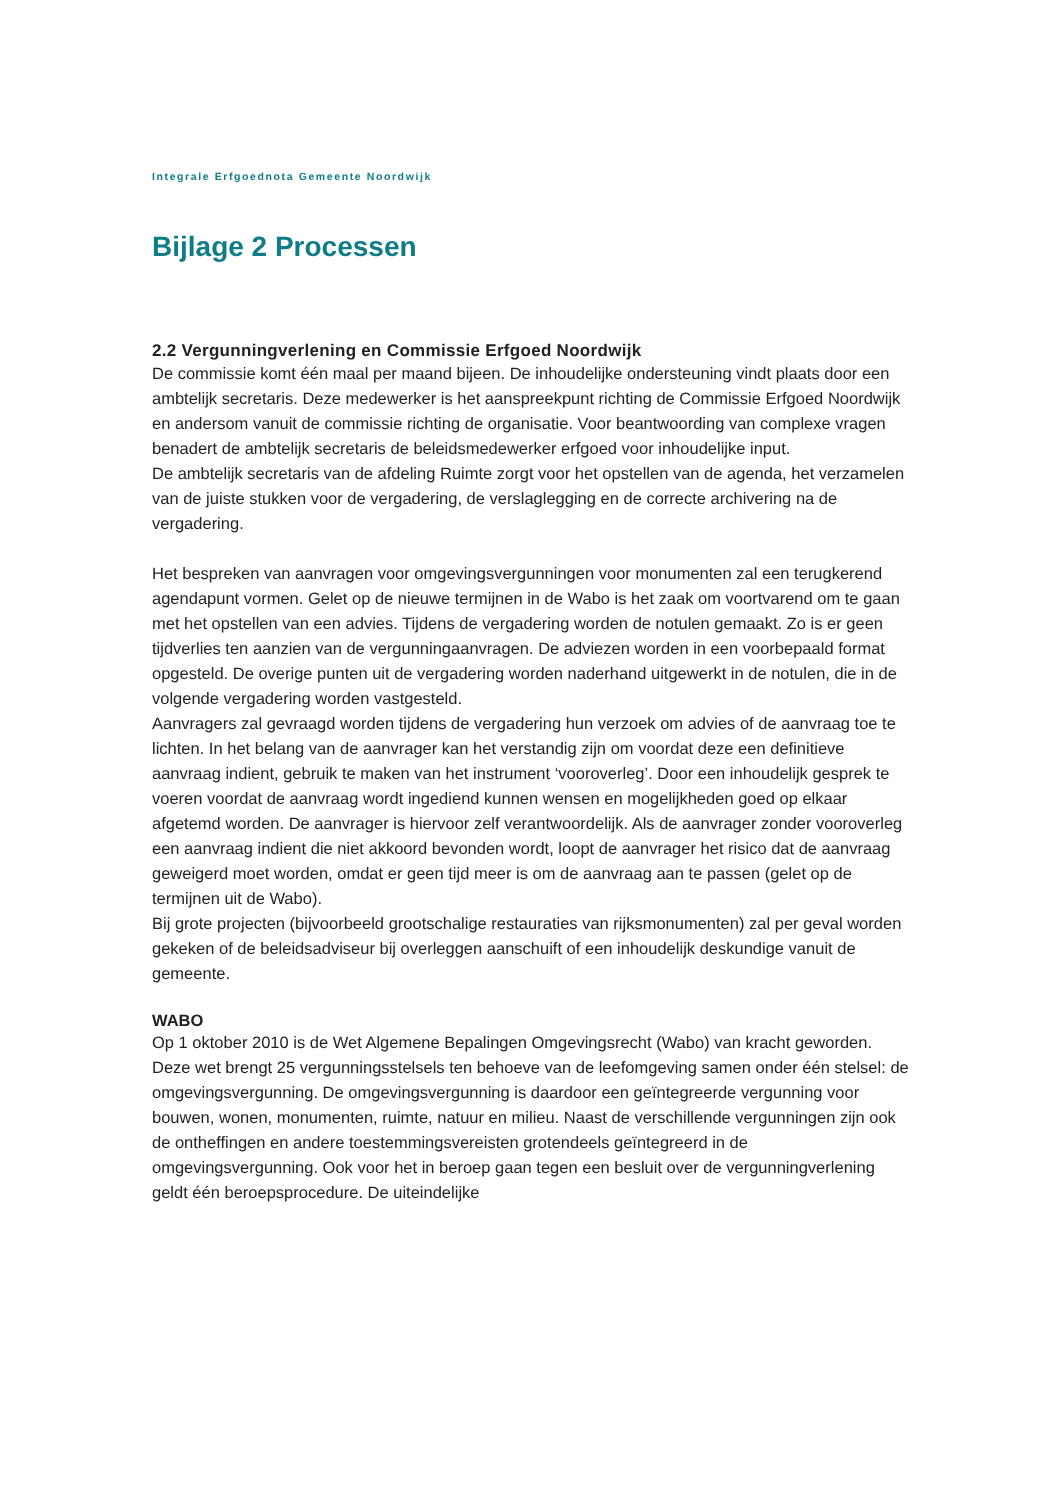Integrale Erfgoednota Gemeente Noordwijk
Bijlage 2 Processen
2.2 Vergunningverlening en Commissie Erfgoed Noordwijk
De commissie komt één maal per maand bijeen. De inhoudelijke ondersteuning vindt plaats door een ambtelijk secretaris. Deze medewerker is het aanspreekpunt richting de Commissie Erfgoed Noordwijk en andersom vanuit de commissie richting de organisatie. Voor beantwoording van complexe vragen benadert de ambtelijk secretaris de beleidsmedewerker erfgoed voor inhoudelijke input.
De ambtelijk secretaris van de afdeling Ruimte zorgt voor het opstellen van de agenda, het verzamelen van de juiste stukken voor de vergadering, de verslaglegging en de correcte archivering na de vergadering.
Het bespreken van aanvragen voor omgevingsvergunningen voor monumenten zal een terugkerend agendapunt vormen. Gelet op de nieuwe termijnen in de Wabo is het zaak om voortvarend om te gaan met het opstellen van een advies. Tijdens de vergadering worden de notulen gemaakt. Zo is er geen tijdverlies ten aanzien van de vergunningaanvragen. De adviezen worden in een voorbepaald format opgesteld. De overige punten uit de vergadering worden naderhand uitgewerkt in de notulen, die in de volgende vergadering worden vastgesteld.
Aanvragers zal gevraagd worden tijdens de vergadering hun verzoek om advies of de aanvraag toe te lichten. In het belang van de aanvrager kan het verstandig zijn om voordat deze een definitieve aanvraag indient, gebruik te maken van het instrument ‘vooroverleg’. Door een inhoudelijk gesprek te voeren voordat de aanvraag wordt ingediend kunnen wensen en mogelijkheden goed op elkaar afgetemd worden. De aanvrager is hiervoor zelf verantwoordelijk. Als de aanvrager zonder vooroverleg een aanvraag indient die niet akkoord bevonden wordt, loopt de aanvrager het risico dat de aanvraag geweigerd moet worden, omdat er geen tijd meer is om de aanvraag aan te passen (gelet op de termijnen uit de Wabo).
Bij grote projecten (bijvoorbeeld grootschalige restauraties van rijksmonumenten) zal per geval worden gekeken of de beleidsadviseur bij overleggen aanschuift of een inhoudelijk deskundige vanuit de gemeente.
WABO
Op 1 oktober 2010 is de Wet Algemene Bepalingen Omgevingsrecht (Wabo) van kracht geworden. Deze wet brengt 25 vergunningsstelsels ten behoeve van de leefomgeving samen onder één stelsel: de omgevingsvergunning. De omgevingsvergunning is daardoor een geïntegreerde vergunning voor bouwen, wonen, monumenten, ruimte, natuur en milieu. Naast de verschillende vergunningen zijn ook de ontheffingen en andere toestemmingsvereisten grotendeels geïntegreerd in de omgevingsvergunning. Ook voor het in beroep gaan tegen een besluit over de vergunningverlening geldt één beroepsprocedure. De uiteindelijke